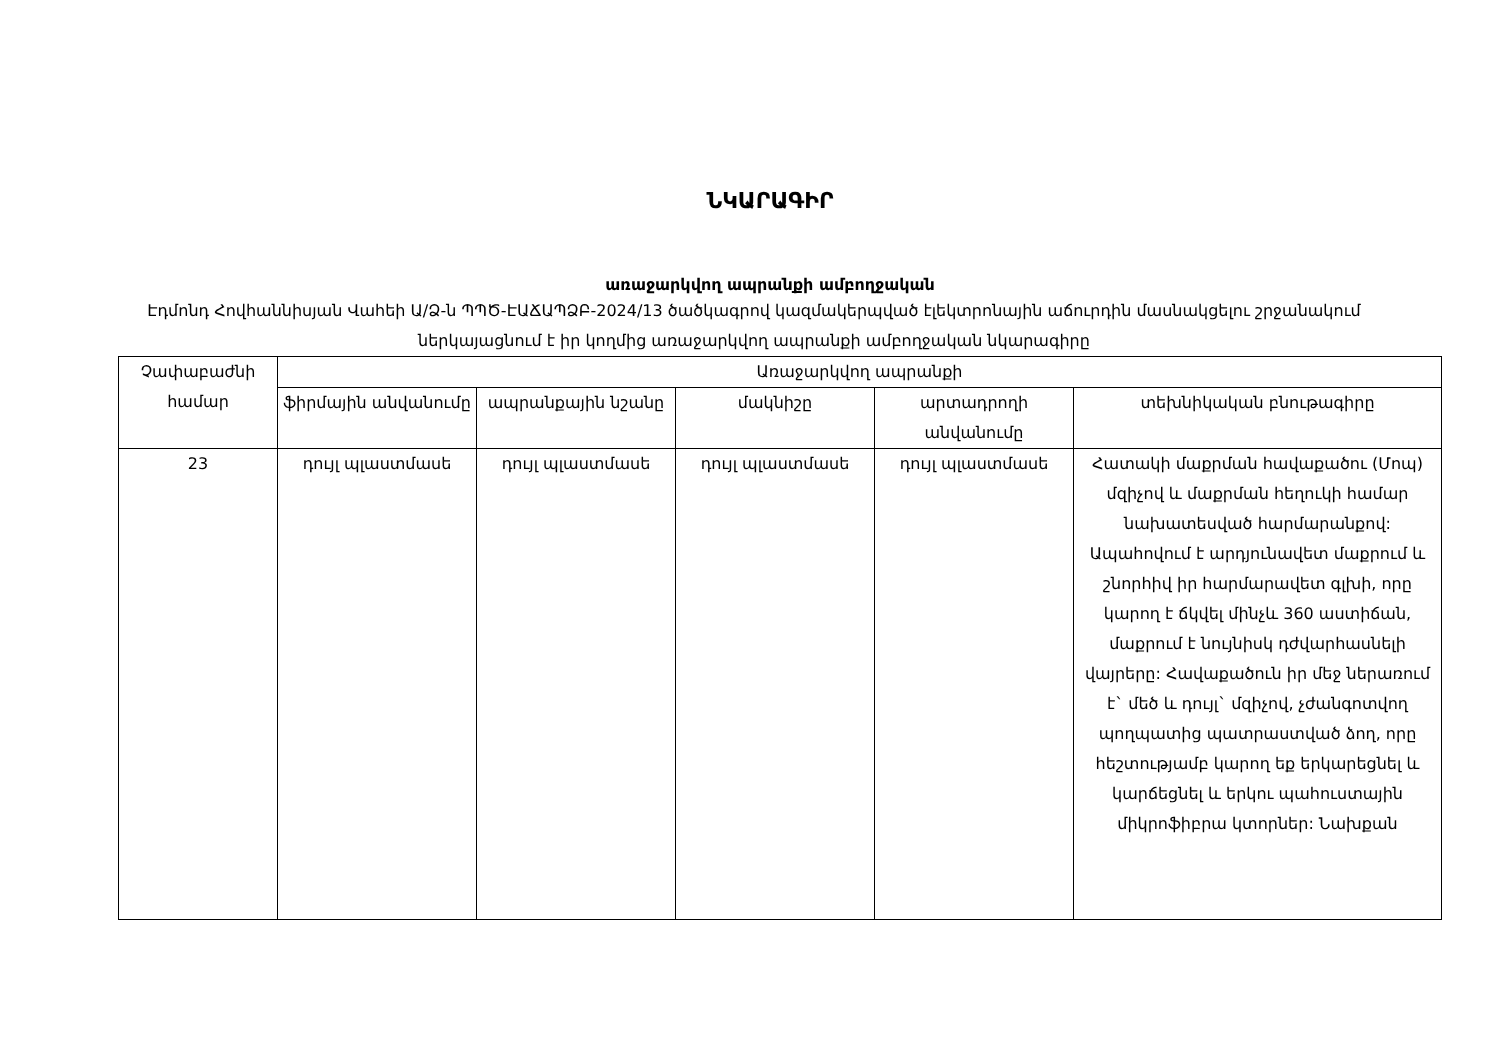ՆԿԱՐԱԳԻՐ
առաջարկվող ապրանքի ամբողջական
Էդմոնդ Հովհաննիսյան Վահեի Ա/Ձ-ն ՊՊԾ-ԷԱՃԱՊՁԲ-2024/13 ծածկագրով կազմակերպված էլեկտրոնային աճուրդին մասնակցելու շրջանակում ներկայացնում է իր կողմից առաջարկվող ապրանքի ամբողջական նկարագիրը
| Չափաբաժնի համար | Առաջարկվող ապրանքի | | | | |
| --- | --- | --- | --- | --- | --- |
| | ֆիրմային անվանումը | ապրանքային նշանը | մակնիշը | արտադրողի անվանումը | տեխնիկական բնութագիրը |
| 23 | դույլ պլաստմասե | դույլ պլաստմասե | դույլ պլաստմասե | դույլ պլաստմասե | Հատակի մաքրման հավաքածու (Մոպ) մզիչով և մաքրման հեղուկի համար նախատեսված հարմարանքով: Ապահովում է արդյունավետ մաքրում և շնորհիվ իր հարմարավետ գլխի, որը կարող է ճկվել մինչև 360 աստիճան, մաքրում է նույնիսկ դժվարհասնելի վայրերը: Հավաքածուն իր մեջ ներառում է` մեծ և դույլ` մզիչով, չժանգոտվող պողպատից պատրաստված ձող, որը հեշտությամբ կարող եք երկարեցնել և կարճեցնել և երկու պահուստային միկրոֆիբրա կտորներ: Նախքան |